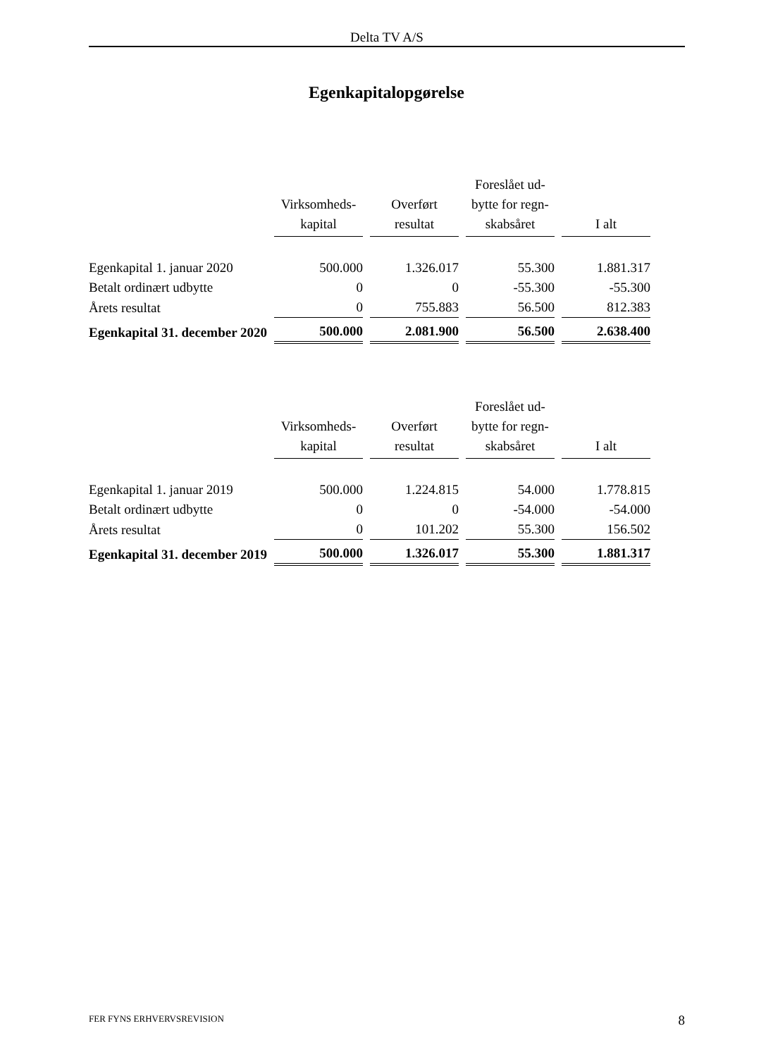Delta TV A/S
Egenkapitalopgørelse
| | Virksomheds- kapital | Overført resultat | Foreslået ud- bytte for regn- skabsåret | I alt |
| --- | --- | --- | --- | --- |
| Egenkapital 1. januar 2020 | 500.000 | 1.326.017 | 55.300 | 1.881.317 |
| Betalt ordinært udbytte | 0 | 0 | -55.300 | -55.300 |
| Årets resultat | 0 | 755.883 | 56.500 | 812.383 |
| Egenkapital 31. december 2020 | 500.000 | 2.081.900 | 56.500 | 2.638.400 |
| | Virksomheds- kapital | Overført resultat | Foreslået ud- bytte for regn- skabsåret | I alt |
| --- | --- | --- | --- | --- |
| Egenkapital 1. januar 2019 | 500.000 | 1.224.815 | 54.000 | 1.778.815 |
| Betalt ordinært udbytte | 0 | 0 | -54.000 | -54.000 |
| Årets resultat | 0 | 101.202 | 55.300 | 156.502 |
| Egenkapital 31. december 2019 | 500.000 | 1.326.017 | 55.300 | 1.881.317 |
FER FYNS ERHVERVSREVISION 8